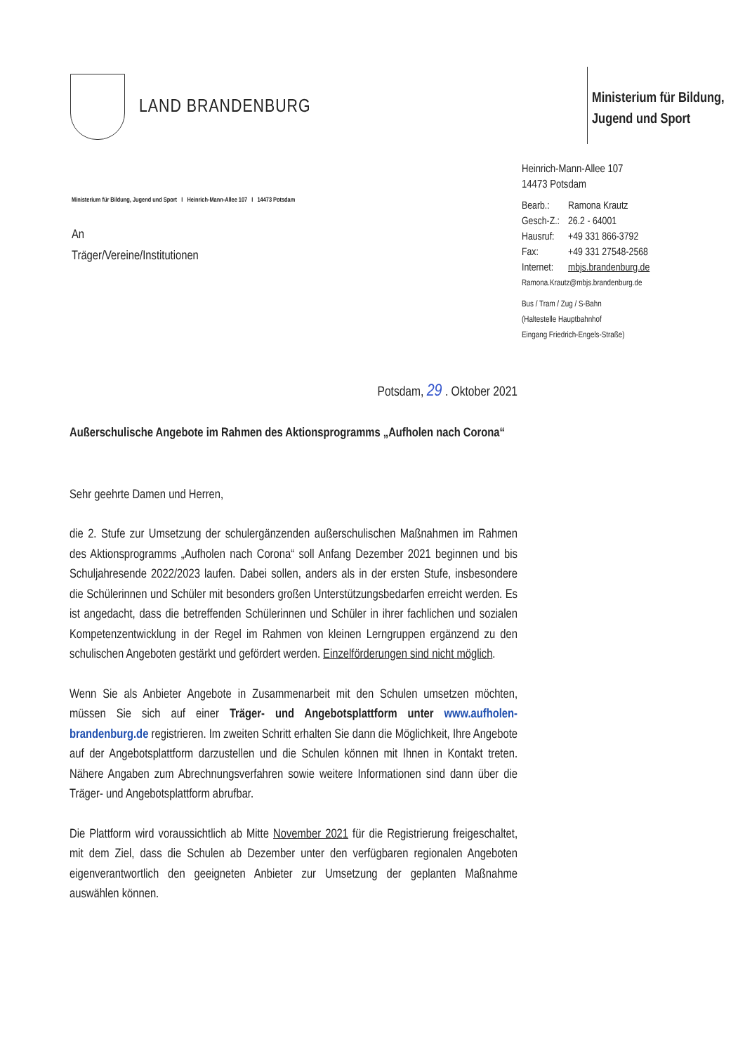LAND BRANDENBURG
Ministerium für Bildung,
Jugend und Sport
Ministerium für Bildung, Jugend und Sport I Heinrich-Mann-Allee 107 I 14473 Potsdam
An
Träger/Vereine/Institutionen
Heinrich-Mann-Allee 107
14473 Potsdam
| Bearb.: | Ramona Krautz |
| Gesch-Z.: | 26.2 - 64001 |
| Hausruf: | +49 331 866-3792 |
| Fax: | +49 331 27548-2568 |
| Internet: | mbjs.brandenburg.de |
Ramona.Krautz@mbjs.brandenburg.de
Bus / Tram / Zug / S-Bahn
(Haltestelle Hauptbahnhof
Eingang Friedrich-Engels-Straße)
Potsdam, 29 . Oktober 2021
Außerschulische Angebote im Rahmen des Aktionsprogramms „Aufholen nach Corona“
Sehr geehrte Damen und Herren,
die 2. Stufe zur Umsetzung der schulergänzenden außerschulischen Maßnahmen im Rahmen des Aktionsprogramms „Aufholen nach Corona“ soll Anfang Dezember 2021 beginnen und bis Schuljahresende 2022/2023 laufen. Dabei sollen, anders als in der ersten Stufe, insbesondere die Schülerinnen und Schüler mit besonders großen Unterstützungsbedarfen erreicht werden. Es ist angedacht, dass die betreffenden Schülerinnen und Schüler in ihrer fachlichen und sozialen Kompetenzentwicklung in der Regel im Rahmen von kleinen Lerngruppen ergänzend zu den schulischen Angeboten gestärkt und gefördert werden. Einzelförderungen sind nicht möglich.
Wenn Sie als Anbieter Angebote in Zusammenarbeit mit den Schulen umsetzen möchten, müssen Sie sich auf einer Träger- und Angebotsplattform unter www.aufholen-brandenburg.de registrieren. Im zweiten Schritt erhalten Sie dann die Möglichkeit, Ihre Angebote auf der Angebotsplattform darzustellen und die Schulen können mit Ihnen in Kontakt treten. Nähere Angaben zum Abrechnungsverfahren sowie weitere Informationen sind dann über die Träger- und Angebotsplattform abrufbar.
Die Plattform wird voraussichtlich ab Mitte November 2021 für die Registrierung freigeschaltet, mit dem Ziel, dass die Schulen ab Dezember unter den verfügbaren regionalen Angeboten eigenverantwortlich den geeigneten Anbieter zur Umsetzung der geplanten Maßnahme auswählen können.